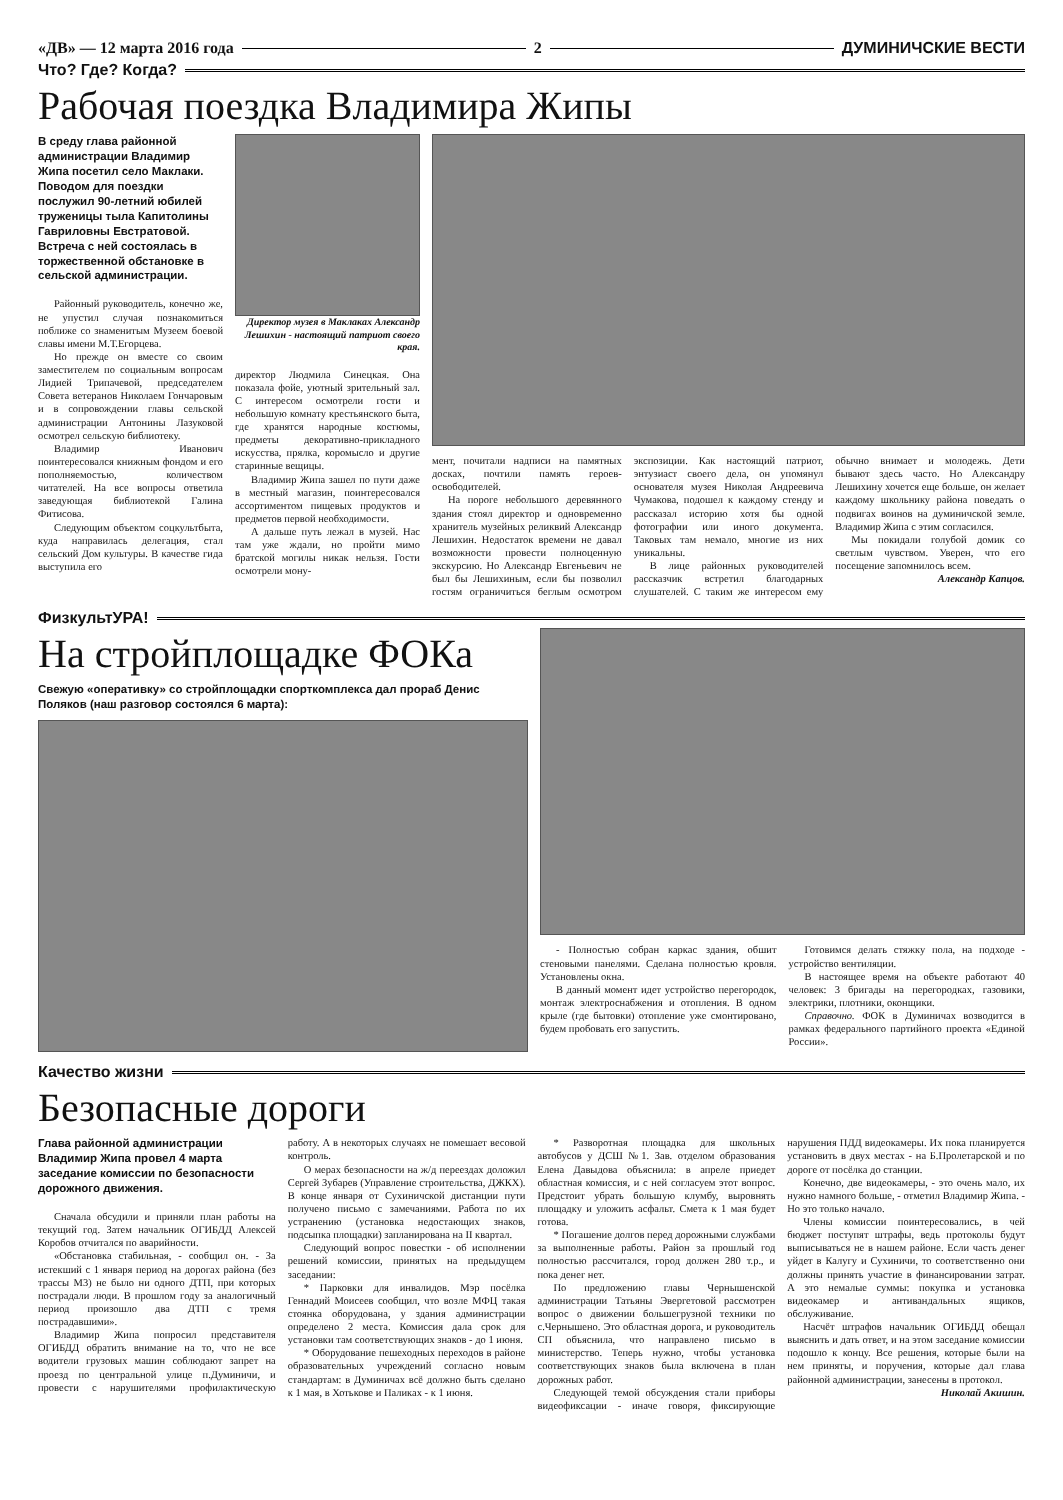«ДВ» — 12 марта 2016 года 2 ДУМИНИЧСКИЕ ВЕСТИ
Что? Где? Когда?
Рабочая поездка Владимира Жипы
В среду глава районной администрации Владимир Жипа посетил село Маклаки. Поводом для поездки послужил 90-летний юбилей труженицы тыла Капитолины Гавриловны Евстратовой. Встреча с ней состоялась в торжественной обстановке в сельской администрации.
Районный руководитель, конечно же, не упустил случая познакомиться поближе со знаменитым Музеем боевой славы имени М.Т.Егорцева.
Но прежде он вместе со своим заместителем по социальным вопросам Лидией Трипачевой, председателем Совета ветеранов Николаем Гончаровым и в сопровождении главы сельской администрации Антонины Лазуковой осмотрел сельскую библиотеку.
Владимир Иванович поинтересовался книжным фондом и его пополняемостью, количеством читателей. На все вопросы ответила заведующая библиотекой Галина Фитисова.
Следующим объектом соцкультбыта, куда направилась делегация, стал сельский Дом культуры. В качестве гида выступила его
Директор музея в Маклаках Александр Лешихин - настоящий патриот своего края.
директор Людмила Синецкая. Она показала фойе, уютный зрительный зал. С интересом осмотрели гости и небольшую комнату крестьянского быта, где хранятся народные костюмы, предметы декоративно-прикладного искусства, прялка, коромысло и другие старинные вещицы.
Владимир Жипа зашел по пути даже в местный магазин, поинтересовался ассортиментом пищевых продуктов и предметов первой необходимости.
А дальше путь лежал в музей. Нас там уже ждали, но пройти мимо братской могилы никак нельзя. Гости осмотрели мону-
мент, почитали надписи на памятных досках, почтили память героев-освободителей.
На пороге небольшого деревянного здания стоял директор и одновременно хранитель музейных реликвий Александр Лешихин. Недостаток времени не давал возможности провести полноценную экскурсию. Но Александр Евгеньевич не был бы Лешихиным, если бы позволил гостям ограничиться беглым осмотром экспозиции. Как настоящий патриот, энтузиаст своего дела, он упомянул основателя музея Николая Андреевича Чумакова, подошел к каждому стенду и рассказал историю хотя бы одной фотографии или иного документа. Таковых там немало, многие из них уникальны.
В лице районных руководителей рассказчик встретил благодарных слушателей. С таким же интересом ему обычно внимает и молодежь. Дети бывают здесь часто. Но Александру Лешихину хочется еще больше, он желает каждому школьнику района поведать о подвигах воинов на думиничской земле. Владимир Жипа с этим согласился.
Мы покидали голубой домик со светлым чувством. Уверен, что его посещение запомнилось всем.
Александр Капцов.
ФизкультУРА!
На стройплощадке ФОКа
Свежую «оперативку» со стройплощадки спорткомплекса дал прораб Денис Поляков (наш разговор состоялся 6 марта):
- Полностью собран каркас здания, обшит стеновыми панелями. Сделана полностью кровля. Установлены окна.
В данный момент идет устройство перегородок, монтаж электроснабжения и отопления. В одном крыле (где бытовки) отопление уже смонтировано, будем пробовать его запустить.
Готовимся делать стяжку пола, на подходе - устройство вентиляции.
В настоящее время на объекте работают 40 человек: 3 бригады на перегородках, газовики, электрики, плотники, оконщики.
Справочно. ФОК в Думиничах возводится в рамках федерального партийного проекта «Единой России».
Качество жизни
Безопасные дороги
Глава районной администрации Владимир Жипа провел 4 марта заседание комиссии по безопасности дорожного движения.
Сначала обсудили и приняли план работы на текущий год. Затем начальник ОГИБДД Алексей Коробов отчитался по аварийности.
«Обстановка стабильная, - сообщил он. - За истекший с 1 января период на дорогах района (без трассы М3) не было ни одного ДТП, при которых пострадали люди. В прошлом году за аналогичный период произошло два ДТП с тремя пострадавшими».
Владимир Жипа попросил представителя ОГИБДД обратить внимание на то, что не все водители грузовых машин соблюдают запрет на проезд по центральной улице п.Думиничи, и провести с нарушителями профилактическую работу. А в некоторых случаях не помешает весовой контроль.
О мерах безопасности на ж/д переездах доложил Сергей Зубарев (Управление строительства, ДЖКХ). В конце января от Сухиничской дистанции пути получено письмо с замечаниями. Работа по их устранению (установка недостающих знаков, подсыпка площадки) запланирована на II квартал.
Следующий вопрос повестки - об исполнении решений комиссии, принятых на предыдущем заседании:
* Парковки для инвалидов. Мэр посёлка Геннадий Моисеев сообщил, что возле МФЦ такая стоянка оборудована, у здания администрации определено 2 места. Комиссия дала срок для установки там соответствующих знаков - до 1 июня.
* Оборудование пешеходных переходов в районе образовательных учреждений согласно новым стандартам: в Думиничах всё должно быть сделано к 1 мая, в Хотькове и Паликах - к 1 июня.
* Разворотная площадка для школьных автобусов у ДСШ №1. Зав. отделом образования Елена Давыдова объяснила: в апреле приедет областная комиссия, и с ней согласуем этот вопрос. Предстоит убрать большую клумбу, выровнять площадку и уложить асфальт. Смета к 1 мая будет готова.
* Погашение долгов перед дорожными службами за выполненные работы. Район за прошлый год полностью рассчитался, город должен 280 т.р., и пока денег нет.
По предложению главы Чернышенской администрации Татьяны Эвергетовой рассмотрен вопрос о движении большегрузной техники по с.Чернышено. Это областная дорога, и руководитель СП объяснила, что направлено письмо в министерство. Теперь нужно, чтобы установка соответствующих знаков была включена в план дорожных работ.
Следующей темой обсуждения стали приборы видеофиксации - иначе говоря, фиксирующие нарушения ПДД видеокамеры. Их пока планируется установить в двух местах - на Б.Пролетарской и по дороге от посёлка до станции.
Конечно, две видеокамеры, - это очень мало, их нужно намного больше, - отметил Владимир Жипа. - Но это только начало.
Члены комиссии поинтересовались, в чей бюджет поступят штрафы, ведь протоколы будут выписываться не в нашем районе. Если часть денег уйдет в Калугу и Сухиничи, то соответственно они должны принять участие в финансировании затрат. А это немалые суммы: покупка и установка видеокамер и антивандальных ящиков, обслуживание.
Насчёт штрафов начальник ОГИБДД обещал выяснить и дать ответ, и на этом заседание комиссии подошло к концу. Все решения, которые были на нем приняты, и поручения, которые дал глава районной администрации, занесены в протокол.
Николай Акишин.